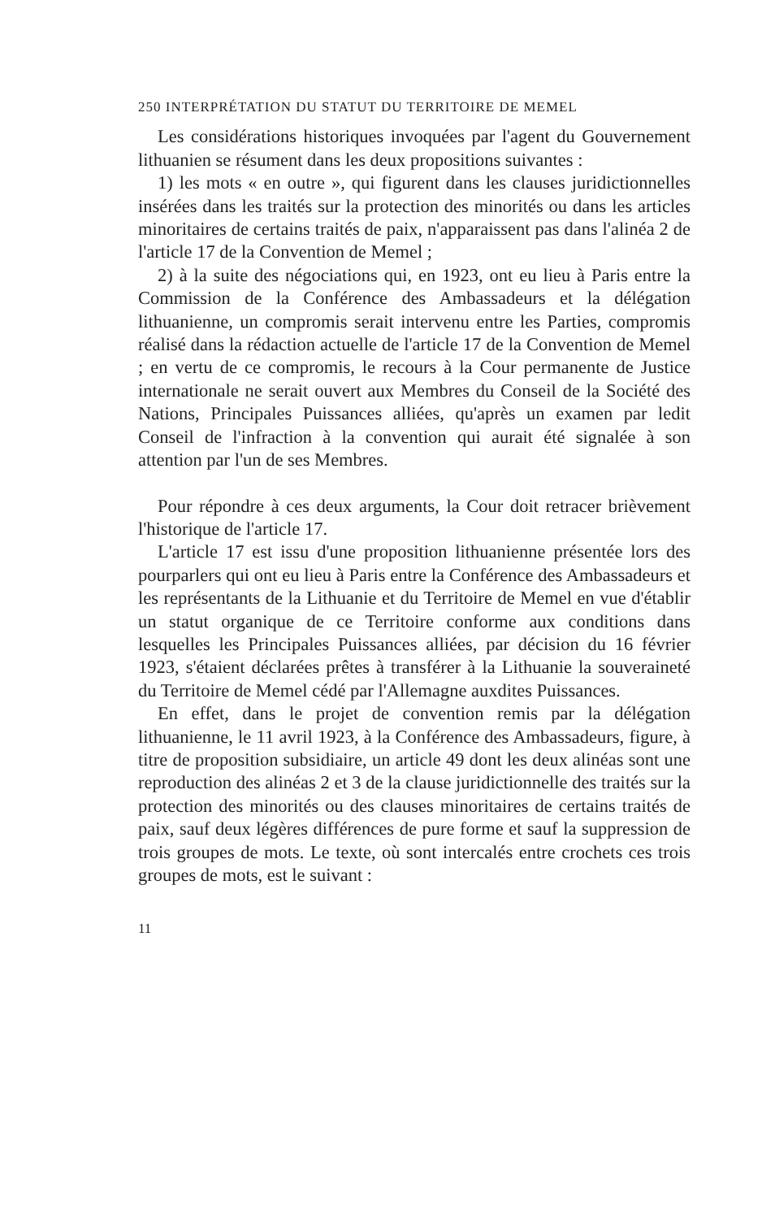250 INTERPRÉTATION DU STATUT DU TERRITOIRE DE MEMEL
Les considérations historiques invoquées par l'agent du Gouvernement lithuanien se résument dans les deux propositions suivantes :
1) les mots « en outre », qui figurent dans les clauses juridictionnelles insérées dans les traités sur la protection des minorités ou dans les articles minoritaires de certains traités de paix, n'apparaissent pas dans l'alinéa 2 de l'article 17 de la Convention de Memel ;
2) à la suite des négociations qui, en 1923, ont eu lieu à Paris entre la Commission de la Conférence des Ambassadeurs et la délégation lithuanienne, un compromis serait intervenu entre les Parties, compromis réalisé dans la rédaction actuelle de l'article 17 de la Convention de Memel ; en vertu de ce compromis, le recours à la Cour permanente de Justice internationale ne serait ouvert aux Membres du Conseil de la Société des Nations, Principales Puissances alliées, qu'après un examen par ledit Conseil de l'infraction à la convention qui aurait été signalée à son attention par l'un de ses Membres.
Pour répondre à ces deux arguments, la Cour doit retracer brièvement l'historique de l'article 17.
L'article 17 est issu d'une proposition lithuanienne présentée lors des pourparlers qui ont eu lieu à Paris entre la Conférence des Ambassadeurs et les représentants de la Lithuanie et du Territoire de Memel en vue d'établir un statut organique de ce Territoire conforme aux conditions dans lesquelles les Principales Puissances alliées, par décision du 16 février 1923, s'étaient déclarées prêtes à transférer à la Lithuanie la souveraineté du Territoire de Memel cédé par l'Allemagne auxdites Puissances.
En effet, dans le projet de convention remis par la délégation lithuanienne, le 11 avril 1923, à la Conférence des Ambassadeurs, figure, à titre de proposition subsidiaire, un article 49 dont les deux alinéas sont une reproduction des alinéas 2 et 3 de la clause juridictionnelle des traités sur la protection des minorités ou des clauses minoritaires de certains traités de paix, sauf deux légères différences de pure forme et sauf la suppression de trois groupes de mots. Le texte, où sont intercalés entre crochets ces trois groupes de mots, est le suivant :
11